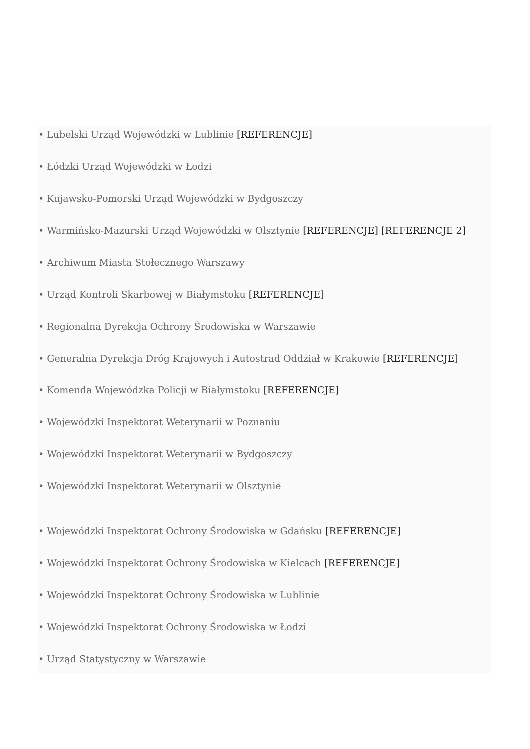• Lubelski Urząd Wojewódzki w Lublinie [REFERENCJE]
• Łódzki Urząd Wojewódzki w Łodzi
• Kujawsko-Pomorski Urząd Wojewódzki w Bydgoszczy
• Warmińsko-Mazurski Urząd Wojewódzki w Olsztynie [REFERENCJE] [REFERENCJE 2]
• Archiwum Miasta Stołecznego Warszawy
• Urząd Kontroli Skarbowej w Białymstoku [REFERENCJE]
• Regionalna Dyrekcja Ochrony Środowiska w Warszawie
• Generalna Dyrekcja Dróg Krajowych i Autostrad Oddział w Krakowie [REFERENCJE]
• Komenda Wojewódzka Policji w Białymstoku [REFERENCJE]
• Wojewódzki Inspektorat Weterynarii w Poznaniu
• Wojewódzki Inspektorat Weterynarii w Bydgoszczy
• Wojewódzki Inspektorat Weterynarii w Olsztynie
• Wojewódzki Inspektorat Ochrony Środowiska w Gdańsku [REFERENCJE]
• Wojewódzki Inspektorat Ochrony Środowiska w Kielcach [REFERENCJE]
• Wojewódzki Inspektorat Ochrony Środowiska w Lublinie
• Wojewódzki Inspektorat Ochrony Środowiska w Łodzi
• Urząd Statystyczny w Warszawie